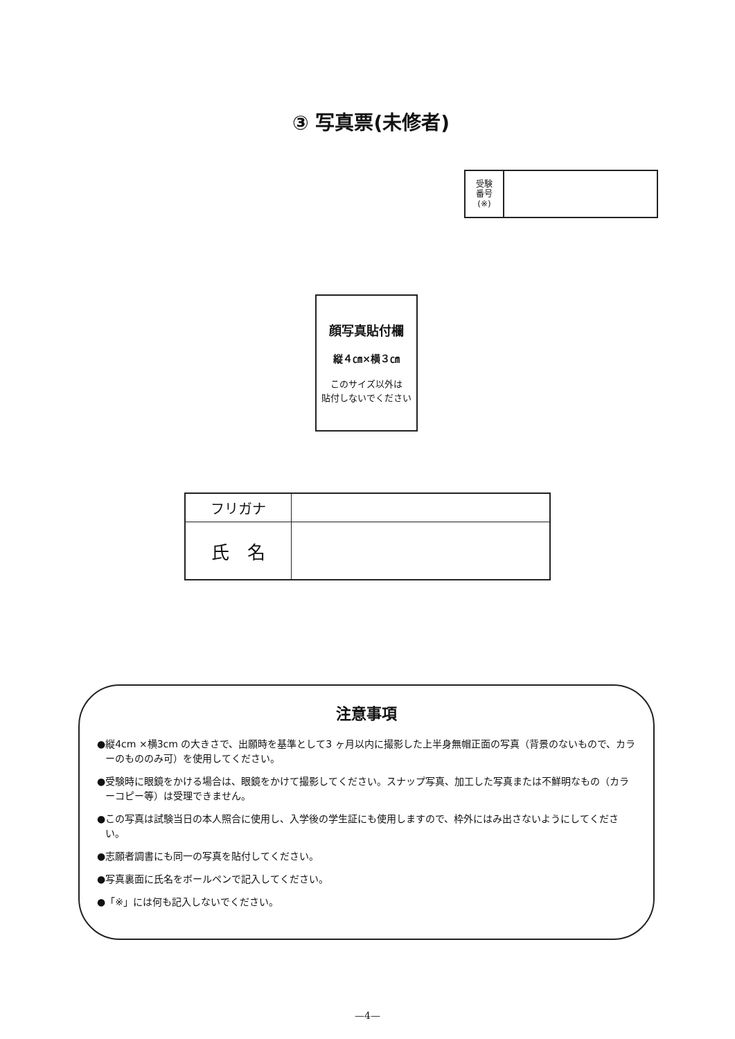③ 写真票(未修者)
| 受験 番号 (※) | |
顔写真貼付欄
縦４㎝×横３㎝
このサイズ以外は
貼付しないでください
| フリガナ | |
| 氏 名 | |
注意事項
●縦4cm ×横3cm の大きさで、出願時を基準として3 ヶ月以内に撮影した上半身無帽正面の写真（背景のないもので、カラーのもののみ可）を使用してください。
●受験時に眼鏡をかける場合は、眼鏡をかけて撮影してください。スナップ写真、加工した写真または不鮮明なもの（カラーコピー等）は受理できません。
●この写真は試験当日の本人照合に使用し、入学後の学生証にも使用しますので、枠外にはみ出さないようにしてください。
●志願者調書にも同一の写真を貼付してください。
●写真裏面に氏名をボールペンで記入してください。
●「※」には何も記入しないでください。
—4—